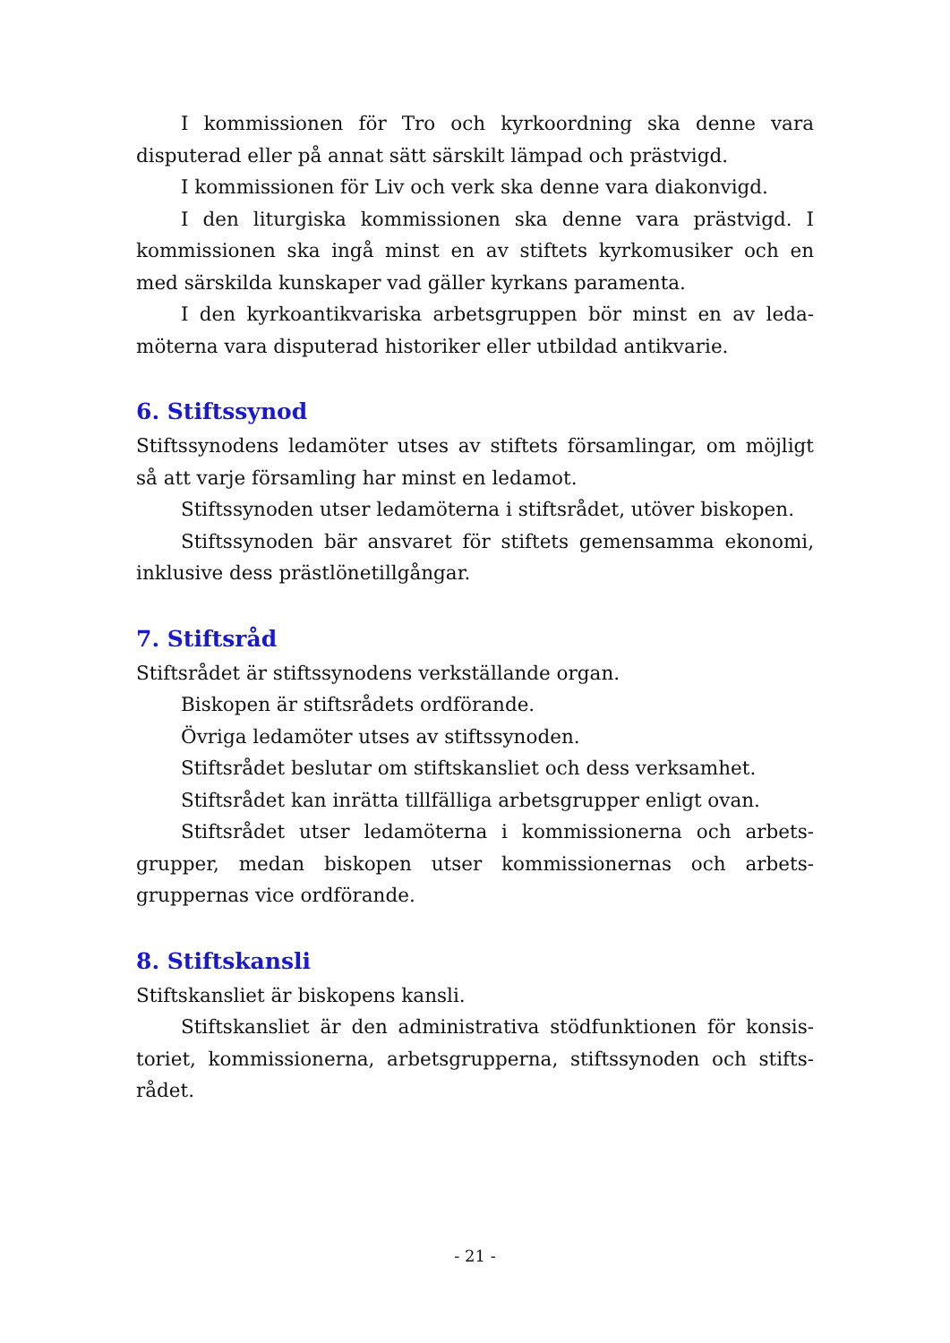I kommissionen för Tro och kyrkoordning ska denne vara disputerad eller på annat sätt särskilt lämpad och prästvigd.
I kommissionen för Liv och verk ska denne vara diakonvigd.
I den liturgiska kommissionen ska denne vara prästvigd. I kommissionen ska ingå minst en av stiftets kyrkomusiker och en med särskilda kunskaper vad gäller kyrkans paramenta.
I den kyrkoantikvariska arbetsgruppen bör minst en av leda-möterna vara disputerad historiker eller utbildad antikvarie.
6. Stiftssynod
Stiftssynodens ledamöter utses av stiftets församlingar, om möjligt så att varje församling har minst en ledamot.
Stiftssynoden utser ledamöterna i stiftsrådet, utöver biskopen.
Stiftssynoden bär ansvaret för stiftets gemensamma ekonomi, inklusive dess prästlönetillgångar.
7. Stiftsråd
Stiftsrådet är stiftssynodens verkställande organ.
Biskopen är stiftsrådets ordförande.
Övriga ledamöter utses av stiftssynoden.
Stiftsrådet beslutar om stiftskansliet och dess verksamhet.
Stiftsrådet kan inrätta tillfälliga arbetsgrupper enligt ovan.
Stiftsrådet utser ledamöterna i kommissionerna och arbets-grupper, medan biskopen utser kommissionernas och arbets-gruppernas vice ordförande.
8. Stiftskansli
Stiftskansliet är biskopens kansli.
Stiftskansliet är den administrativa stödfunktionen för konsis-toriet, kommissionerna, arbetsgrupperna, stiftssynoden och stifts-rådet.
- 21 -